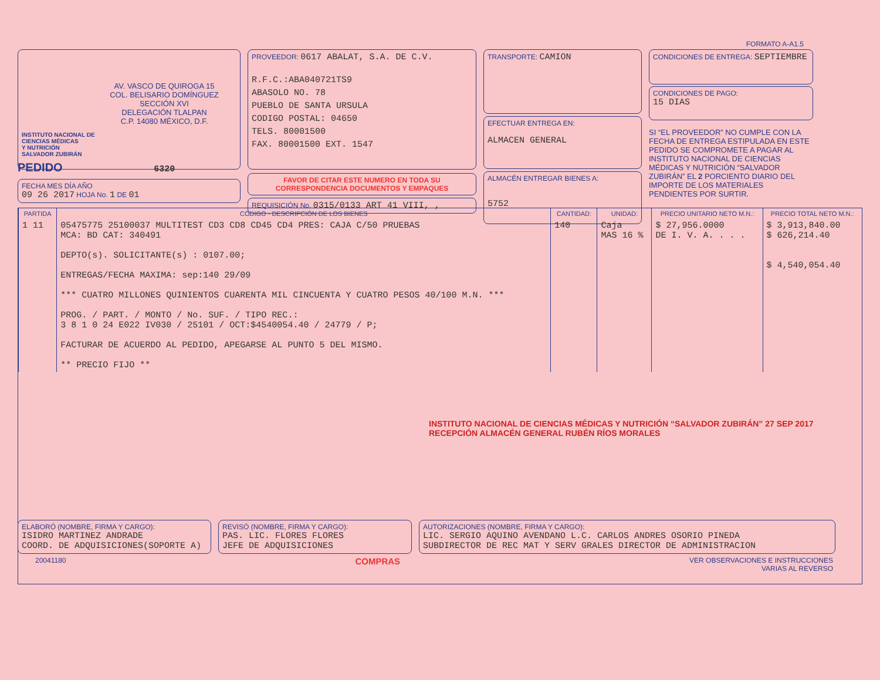FORMATO A-A1.5
AV. VASCO DE QUIROGA 15
COL. BELISARIO DOMÍNGUEZ
SECCIÓN XVI
DELEGACIÓN TLALPAN
C.P. 14080 MÉXICO, D.F.
INSTITUTO NACIONAL DE
CIENCIAS MÉDICAS
Y NUTRICIÓN
SALVADOR ZUBIRÁN
PROVEEDOR: 0617 ABALAT, S.A. DE C.V.
R.F.C.:ABA040721TS9
ABASOLO NO. 78
PUEBLO DE SANTA URSULA
CODIGO POSTAL: 04650
TELS. 80001500
FAX. 80001500 EXT. 1547
FAVOR DE CITAR ESTE NUMERO EN TODA SU
CORRESPONDENCIA DOCUMENTOS Y EMPAQUES
REQUISICIÓN No. 0315/0133 ART 41 VIII, ,
TRANSPORTE: CAMION
EFECTUAR ENTREGA EN:
ALMACEN GENERAL
ALMACÉN ENTREGAR BIENES A:
5752
CONDICIONES DE ENTREGA: SEPTIEMBRE
CONDICIONES DE PAGO:
15 DIAS
SI “EL PROVEEDOR” NO CUMPLE CON LA FECHA DE ENTREGA ESTIPULADA EN ESTE PEDIDO SE COMPROMETE A PAGAR AL INSTITUTO NACIONAL DE CIENCIAS MÉDICAS Y NUTRICIÓN “SALVADOR ZUBIRÁN” EL 2 PORCIENTO DIARIO DEL IMPORTE DE LOS MATERIALES PENDIENTES POR SURTIR.
PEDIDO 6320
FECHA MES DÍA AÑO
09 26 2017 HOJA No. 1 DE 01
| PARTIDA | CÓDIGO - DESCRIPCIÓN DE LOS BIENES | CANTIDAD: | UNIDAD: | PRECIO UNITARIO NETO M.N.: | PRECIO TOTAL NETO M.N.: |
| --- | --- | --- | --- | --- | --- |
| 1 11 | 05475775 25100037 MULTITEST CD3 CD8 CD45 CD4 PRES: CAJA C/50 PRUEBAS MCA: BD CAT: 340491 DEPTO(s). SOLICITANTE(s) : 0107.00; ENTREGAS/FECHA MAXIMA: sep:140 29/09 *** CUATRO MILLONES QUINIENTOS CUARENTA MIL CINCUENTA Y CUATRO PESOS 40/100 M.N. *** PROG. / PART. / MONTO / No. SUF. / TIPO REC.: 3 8 1 0 24 E022 IV030 / 25101 / OCT:$4540054.40 / 24779 / P; FACTURAR DE ACUERDO AL PEDIDO, APEGARSE AL PUNTO 5 DEL MISMO. ** PRECIO FIJO ** | 140 | Caja MAS 16 % | $ 27,956.0000 DE I. V. A. . . . | $ 3,913,840.00 $ 626,214.40 $ 4,540,054.40 |
INSTITUTO NACIONAL DE CIENCIAS MÉDICAS Y NUTRICIÓN “SALVADOR ZUBIRÁN” 27 SEP 2017 RECEPCIÓN ALMACÉN GENERAL RUBÉN RÍOS MORALES
ELABORÓ (NOMBRE, FIRMA Y CARGO):
ISIDRO MARTINEZ ANDRADE
COORD. DE ADQUISICIONES(SOPORTE A)
REVISÓ (NOMBRE, FIRMA Y CARGO):
PAS. LIC. FLORES FLORES
JEFE DE ADQUISICIONES
AUTORIZACIONES (NOMBRE, FIRMA Y CARGO):
LIC. SERGIO AQUINO AVENDANO L.C. CARLOS ANDRES OSORIO PINEDA
SUBDIRECTOR DE REC MAT Y SERV GRALES DIRECTOR DE ADMINISTRACION
20041180 COMPRAS VER OBSERVACIONES E INSTRUCCIONES
VARIAS AL REVERSO